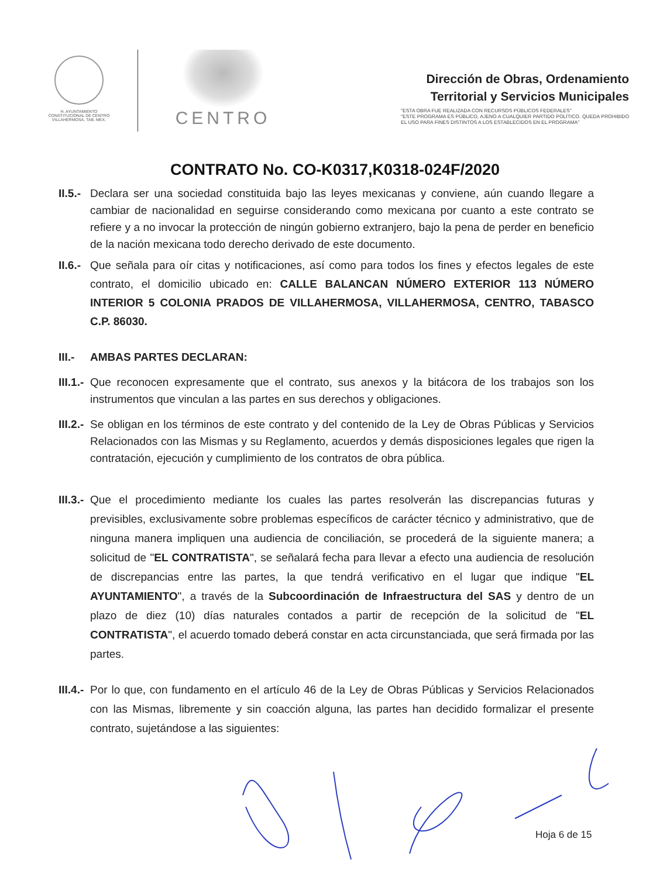H. AYUNTAMIENTO
CONSTITUCIONAL DE CENTRO
VILLAHERMOSA, TAB. MEX.
CENTRO
Dirección de Obras, Ordenamiento
Territorial y Servicios Municipales
"ESTA OBRA FUE REALIZADA CON RECURSOS PÚBLICOS FEDERALES"
"ESTE PROGRAMA ES PÚBLICO, AJENO A CUALQUIER PARTIDO POLÍTICO. QUEDA PROHIBIDO EL USO PARA FINES DISTINTOS A LOS ESTABLECIDOS EN EL PROGRAMA"
CONTRATO No. CO-K0317,K0318-024F/2020
II.5.-
Declara ser una sociedad constituida bajo las leyes mexicanas y conviene, aún cuando llegare a cambiar de nacionalidad en seguirse considerando como mexicana por cuanto a este contrato se refiere y a no invocar la protección de ningún gobierno extranjero, bajo la pena de perder en beneficio de la nación mexicana todo derecho derivado de este documento.
II.6.-
Que señala para oír citas y notificaciones, así como para todos los fines y efectos legales de este contrato, el domicilio ubicado en: CALLE BALANCAN NÚMERO EXTERIOR 113 NÚMERO INTERIOR 5 COLONIA PRADOS DE VILLAHERMOSA, VILLAHERMOSA, CENTRO, TABASCO C.P. 86030.
III.-
AMBAS PARTES DECLARAN:
III.1.-
Que reconocen expresamente que el contrato, sus anexos y la bitácora de los trabajos son los instrumentos que vinculan a las partes en sus derechos y obligaciones.
III.2.-
Se obligan en los términos de este contrato y del contenido de la Ley de Obras Públicas y Servicios Relacionados con las Mismas y su Reglamento, acuerdos y demás disposiciones legales que rigen la contratación, ejecución y cumplimiento de los contratos de obra pública.
III.3.-
Que el procedimiento mediante los cuales las partes resolverán las discrepancias futuras y previsibles, exclusivamente sobre problemas específicos de carácter técnico y administrativo, que de ninguna manera impliquen una audiencia de conciliación, se procederá de la siguiente manera; a solicitud de "EL CONTRATISTA", se señalará fecha para llevar a efecto una audiencia de resolución de discrepancias entre las partes, la que tendrá verificativo en el lugar que indique "EL AYUNTAMIENTO", a través de la Subcoordinación de Infraestructura del SAS y dentro de un plazo de diez (10) días naturales contados a partir de recepción de la solicitud de "EL CONTRATISTA", el acuerdo tomado deberá constar en acta circunstanciada, que será firmada por las partes.
III.4.-
Por lo que, con fundamento en el artículo 46 de la Ley de Obras Públicas y Servicios Relacionados con las Mismas, libremente y sin coacción alguna, las partes han decidido formalizar el presente contrato, sujetándose a las siguientes:
Hoja 6 de 15